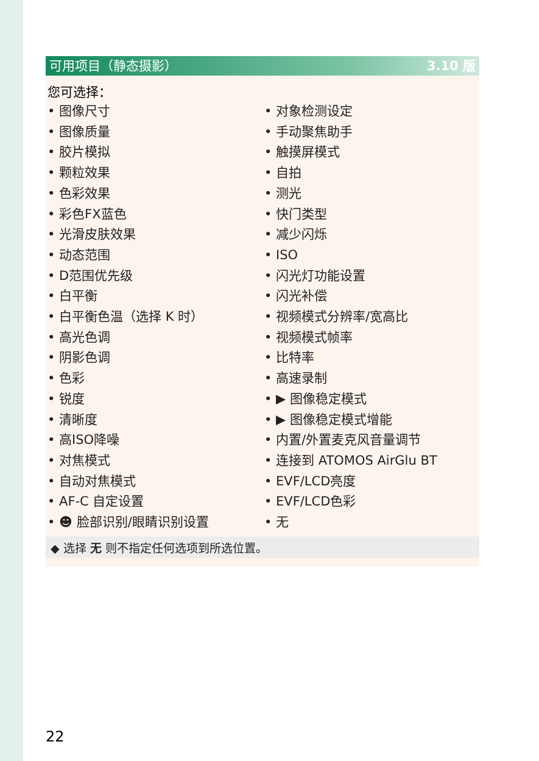可用项目（静态摄影） 3.10 版
您可选择：
• 图像尺寸
• 图像质量
• 胶片模拟
• 颗粒效果
• 色彩效果
• 彩色FX蓝色
• 光滑皮肤效果
• 动态范围
• D范围优先级
• 白平衡
• 白平衡色温（选择 K 时）
• 高光色调
• 阴影色调
• 色彩
• 锐度
• 清晰度
• 高ISO降噪
• 对焦模式
• 自动对焦模式
• AF-C 自定设置
• ☻ 脸部识别/眼睛识别设置
• 对象检测设定
• 手动聚焦助手
• 触摸屏模式
• 自拍
• 测光
• 快门类型
• 减少闪烁
• ISO
• 闪光灯功能设置
• 闪光补偿
• 视频模式分辨率/宽高比
• 视频模式帧率
• 比特率
• 高速录制
• ▶ 图像稳定模式
• ▶ 图像稳定模式增能
• 内置/外置麦克风音量调节
• 连接到 ATOMOS AirGlu BT
• EVF/LCD亮度
• EVF/LCD色彩
• 无
◆ 选择 无 则不指定任何选项到所选位置。
22